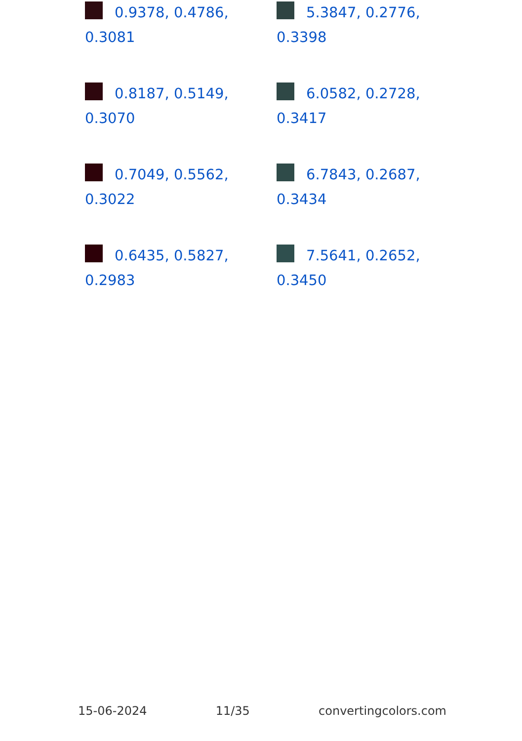0.9378, 0.4786, 0.3081
5.3847, 0.2776, 0.3398
0.8187, 0.5149, 0.3070
6.0582, 0.2728, 0.3417
0.7049, 0.5562, 0.3022
6.7843, 0.2687, 0.3434
0.6435, 0.5827, 0.2983
7.5641, 0.2652, 0.3450
15-06-2024 11/35 convertingcolors.com